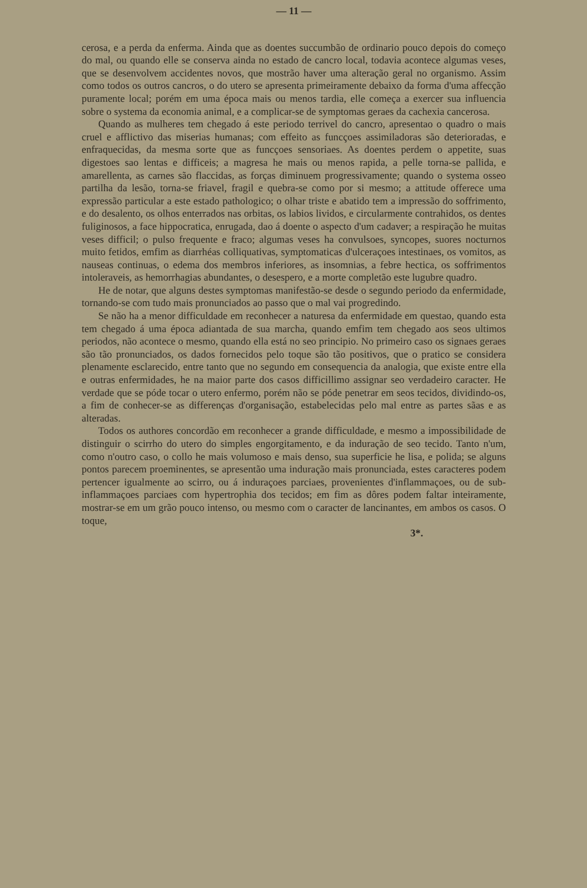— 11 —
cerosa, e a perda da enferma. Ainda que as doentes succumbão de ordinario pouco depois do começo do mal, ou quando elle se conserva ainda no estado de cancro local, todavia acontece algumas veses, que se desenvolvem accidentes novos, que mostrão haver uma alteração geral no organismo. Assim como todos os outros cancros, o do utero se apresenta primeiramente debaixo da forma d'uma affecção puramente local; porém em uma época mais ou menos tardia, elle começa a exercer sua influencia sobre o systema da economia animal, e a complicar-se de symptomas geraes da cachexia cancerosa.
Quando as mulheres tem chegado á este periodo terrivel do cancro, apresentao o quadro o mais cruel e afflictivo das miserias humanas; com effeito as funcçoes assimiladoras são deterioradas, e enfraquecidas, da mesma sorte que as funcçoes sensoriaes. As doentes perdem o appetite, suas digestoes sao lentas e difficeis; a magresa he mais ou menos rapida, a pelle torna-se pallida, e amarellenta, as carnes são flaccidas, as forças diminuem progressivamente; quando o systema osseo partilha da lesão, torna-se friavel, fragil e quebra-se como por si mesmo; a attitude offerece uma expressão particular a este estado pathologico; o olhar triste e abatido tem a impressão do soffrimento, e do desalento, os olhos enterrados nas orbitas, os labios lividos, e circularmente contrahidos, os dentes fuliginosos, a face hippocratica, enrugada, dao á doente o aspecto d'um cadaver; a respiração he muitas veses difficil; o pulso frequente e fraco; algumas veses ha convulsoes, syncopes, suores nocturnos muito fetidos, emfim as diarrhéas colliquativas, symptomaticas d'ulceraçoes intestinaes, os vomitos, as nauseas continuas, o edema dos membros inferiores, as insomnias, a febre hectica, os soffrimentos intoleraveis, as hemorrhagias abundantes, o desespero, e a morte completão este lugubre quadro.
He de notar, que alguns destes symptomas manifestão-se desde o segundo periodo da enfermidade, tornando-se com tudo mais pronunciados ao passo que o mal vai progredindo.
Se não ha a menor difficuldade em reconhecer a naturesa da enfermidade em questao, quando esta tem chegado á uma época adiantada de sua marcha, quando emfim tem chegado aos seos ultimos periodos, não acontece o mesmo, quando ella está no seo principio. No primeiro caso os signaes geraes são tão pronunciados, os dados fornecidos pelo toque são tão positivos, que o pratico se considera plenamente esclarecido, entre tanto que no segundo em consequencia da analogia, que existe entre ella e outras enfermidades, he na maior parte dos casos difficillimo assignar seo verdadeiro caracter. He verdade que se póde tocar o utero enfermo, porém não se póde penetrar em seos tecidos, dividindo-os, a fim de conhecer-se as differenças d'organisação, estabelecidas pelo mal entre as partes sãas e as alteradas.
Todos os authores concordão em reconhecer a grande difficuldade, e mesmo a impossibilidade de distinguir o scirrho do utero do simples engorgitamento, e da induração de seo tecido. Tanto n'um, como n'outro caso, o collo he mais volumoso e mais denso, sua superficie he lisa, e polida; se alguns pontos parecem proeminentes, se apresentão uma induração mais pronunciada, estes caracteres podem pertencer igualmente ao scirro, ou á induraçoes parciaes, provenientes d'inflammaçoes, ou de sub-inflammaçoes parciaes com hypertrophia dos tecidos; em fim as dôres podem faltar inteiramente, mostrar-se em um grão pouco intenso, ou mesmo com o caracter de lancinantes, em ambos os casos. O toque,
3*.